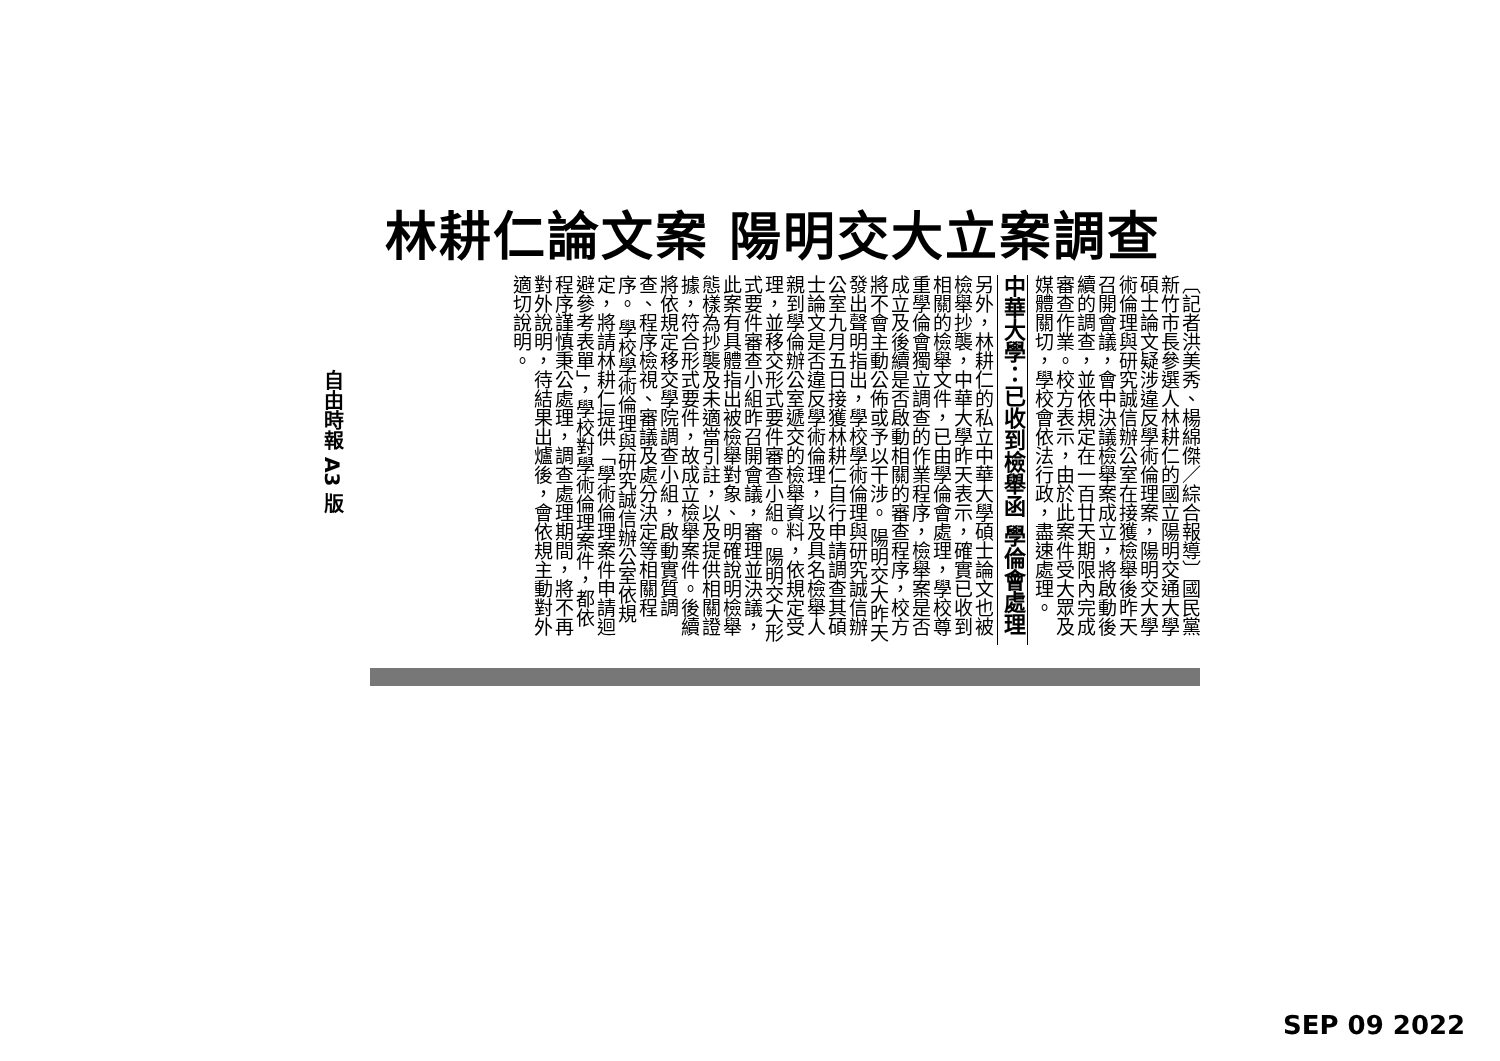林耕仁論文案 陽明交大立案調查
〔記者洪美秀、楊綿傑／綜合報導〕國民黨新竹市長參選人林耕仁的國立陽明交通大學碩士論文疑涉違反學術倫理案，陽明交大學術倫理與研究誠信辦公室在接獲檢舉後昨天召開會議，會中決議檢舉案成立，將啟動後續的調查，並依規定在一百廿天期限內完成審查作業。校方表示，由於此案件受大眾及媒體關切，學校會依法行政，盡速處理。
中華大學：已收到檢舉函 學倫會處理
另外，林耕仁的私立中華大學碩士論文也被檢舉抄襲，中華大學昨天表示，確實已收到相關的檢舉文件，已由學倫會處理，學校尊重學倫會獨立調查的作業程序，檢舉案是否成立及後續是否啟動相關的審查程序，校方將不會主動公佈或予以干涉。 陽明交大昨天發出聲明指出，學校學術倫理與研究誠信辦公室九月五日接獲林耕仁自行申請調查其碩士論文是否違反學術倫理，以及具名檢舉人親到學倫辦公室遞交的檢舉資料，依規定受理，並移交形式要件審查小組。 陽明交大形式要件審查小組昨召開會議，審理並決議，此案有具體指出被檢舉對象、明確說明檢舉態樣為抄襲及未適當引註，以及提供相關證據，符合形式要件，故成立檢舉案件。後續將依規定移交學院調查小組，啟動實質調查、程序檢視、審議及處分決定等相關程序。 學校學術倫理與研究誠信辦公室依規定，將請林耕仁提供「學術倫理案件申請迴避參考表單」，學校對學術倫理案件，都依程序謹慎秉公處理，調查處理期間，將不再對外說明，待結果出爐後，會依規主動對外適切說明。
自由時報 A3 版
SEP 09 2022